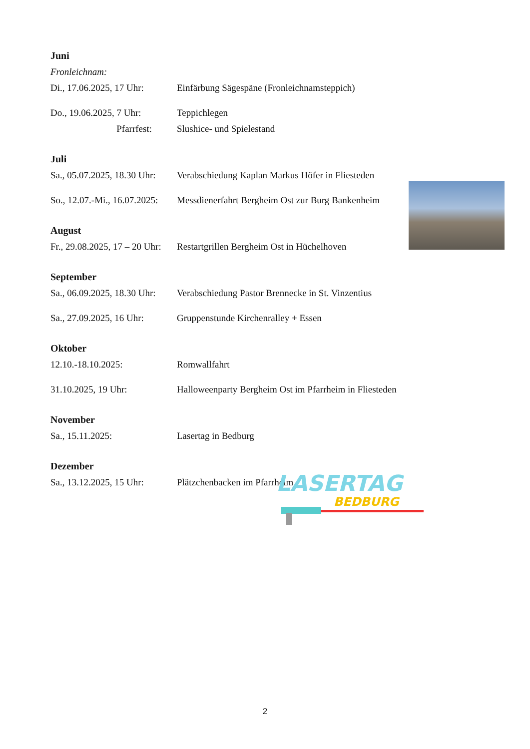Juni
Fronleichnam:
Di., 17.06.2025, 17 Uhr: Einfärbung Sägespäne (Fronleichnamsteppich)
Do., 19.06.2025, 7 Uhr: Teppichlegen
Pfarrfest: Slushice- und Spielestand
Juli
Sa., 05.07.2025, 18.30 Uhr: Verabschiedung Kaplan Markus Höfer in Fliesteden
So., 12.07.-Mi., 16.07.2025: Messdienerfahrt Bergheim Ost zur Burg Bankenheim
August
Fr., 29.08.2025, 17 – 20 Uhr: Restartgrillen Bergheim Ost in Hüchelhoven
September
Sa., 06.09.2025, 18.30 Uhr: Verabschiedung Pastor Brennecke in St. Vinzentius
Sa., 27.09.2025, 16 Uhr: Gruppenstunde Kirchenralley + Essen
Oktober
12.10.-18.10.2025: Romwallfahrt
31.10.2025, 19 Uhr: Halloweenparty Bergheim Ost im Pfarrheim in Fliesteden
November
Sa., 15.11.2025: Lasertag in Bedburg
Dezember
Sa., 13.12.2025, 15 Uhr: Plätzchenbacken im Pfarrheim
LASERTAG
BEDBURG
2